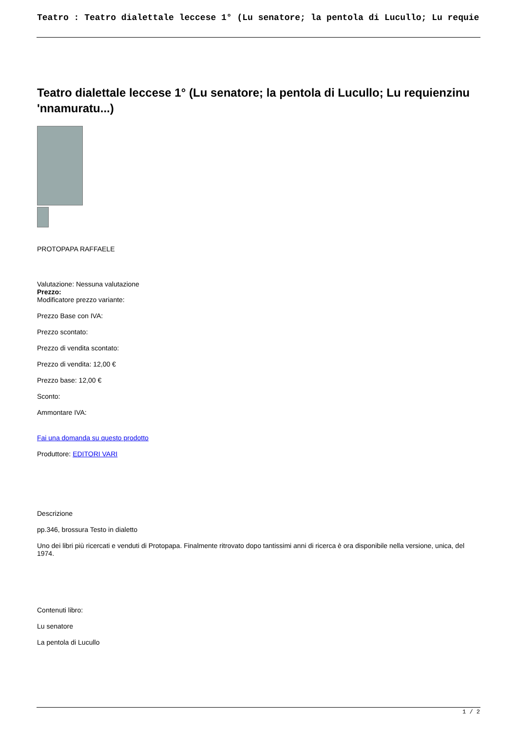Teatro : Teatro dialettale leccese 1° (Lu senatore; la pentola di Lucullo; Lu requie
Teatro dialettale leccese 1° (Lu senatore; la pentola di Lucullo; Lu requienzinu 'nnamuratu...)
PROTOPAPA RAFFAELE
Valutazione: Nessuna valutazione
Prezzo:
Modificatore prezzo variante:
Prezzo Base con IVA:
Prezzo scontato:
Prezzo di vendita scontato:
Prezzo di vendita: 12,00 €
Prezzo base: 12,00 €
Sconto:
Ammontare IVA:
Fai una domanda su questo prodotto
Produttore: EDITORI VARI
Descrizione
pp.346, brossura Testo in dialetto
Uno dei libri più ricercati e venduti di Protopapa. Finalmente ritrovato dopo tantissimi anni di ricerca è ora disponibile nella versione, unica, del 1974.
Contenuti libro:
Lu senatore
La pentola di Lucullo
1 / 2